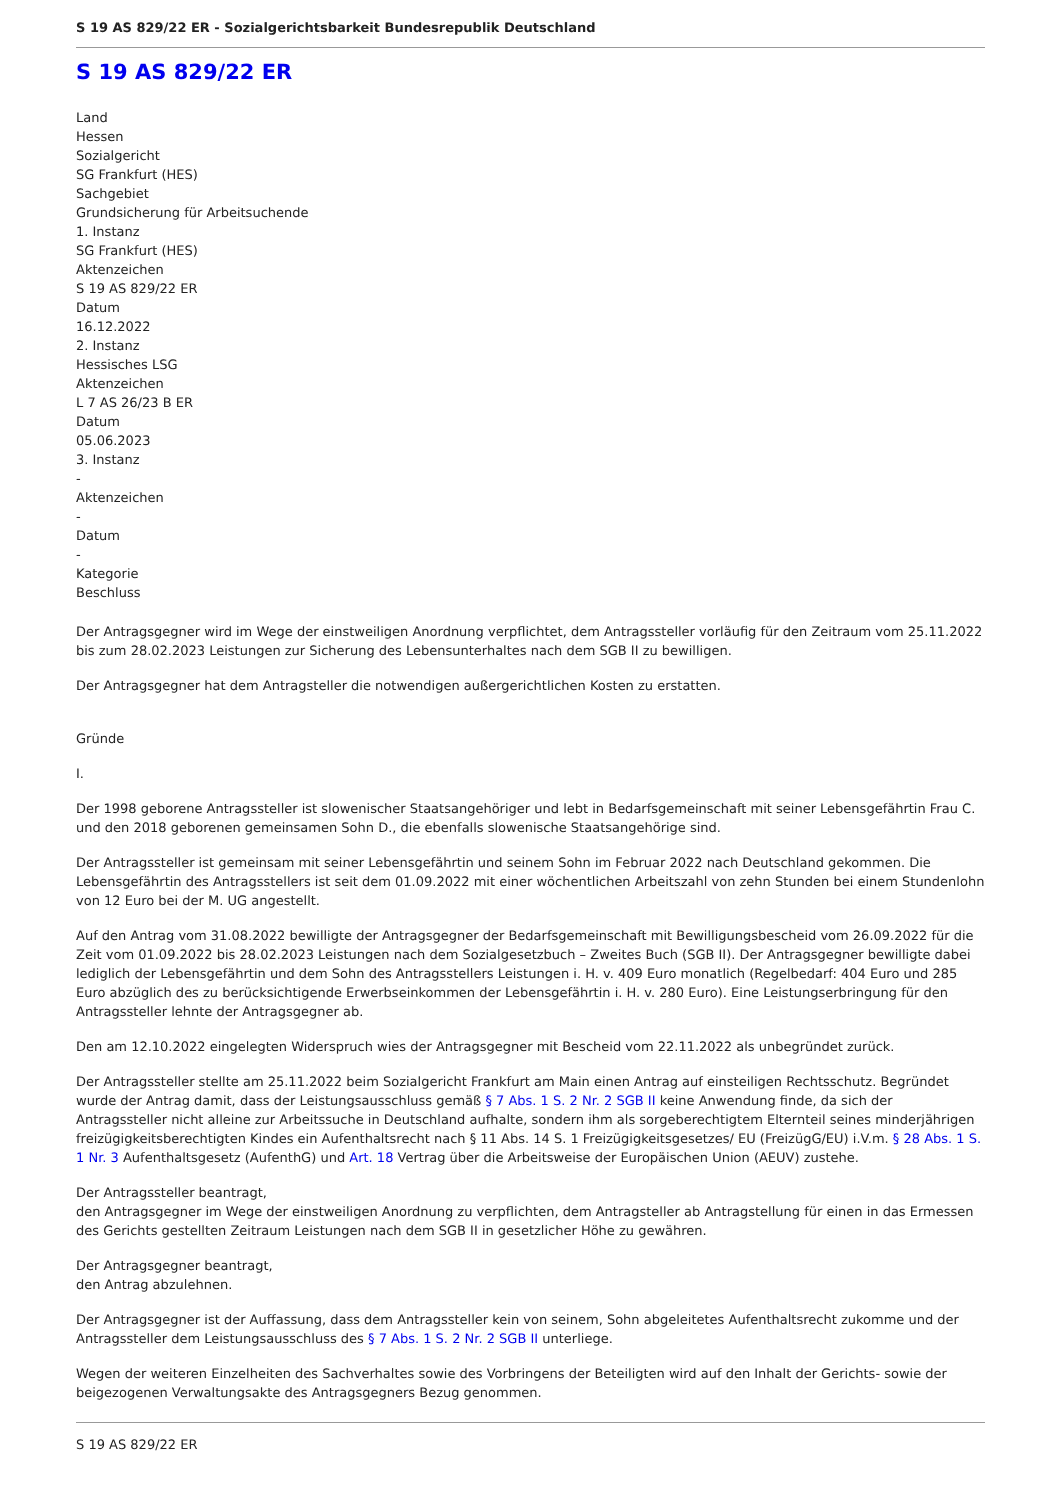S 19 AS 829/22 ER - Sozialgerichtsbarkeit Bundesrepublik Deutschland
S 19 AS 829/22 ER
Land
Hessen
Sozialgericht
SG Frankfurt (HES)
Sachgebiet
Grundsicherung für Arbeitsuchende
1. Instanz
SG Frankfurt (HES)
Aktenzeichen
S 19 AS 829/22 ER
Datum
16.12.2022
2. Instanz
Hessisches LSG
Aktenzeichen
L 7 AS 26/23 B ER
Datum
05.06.2023
3. Instanz
-
Aktenzeichen
-
Datum
-
Kategorie
Beschluss
Der Antragsgegner wird im Wege der einstweiligen Anordnung verpflichtet, dem Antragssteller vorläufig für den Zeitraum vom 25.11.2022 bis zum 28.02.2023 Leistungen zur Sicherung des Lebensunterhaltes nach dem SGB II zu bewilligen.
Der Antragsgegner hat dem Antragsteller die notwendigen außergerichtlichen Kosten zu erstatten.
Gründe
I.
Der 1998 geborene Antragssteller ist slowenischer Staatsangehöriger und lebt in Bedarfsgemeinschaft mit seiner Lebensgefährtin Frau C. und den 2018 geborenen gemeinsamen Sohn D., die ebenfalls slowenische Staatsangehörige sind.
Der Antragssteller ist gemeinsam mit seiner Lebensgefährtin und seinem Sohn im Februar 2022 nach Deutschland gekommen. Die Lebensgefährtin des Antragsstellers ist seit dem 01.09.2022 mit einer wöchentlichen Arbeitszahl von zehn Stunden bei einem Stundenlohn von 12 Euro bei der M. UG angestellt.
Auf den Antrag vom 31.08.2022 bewilligte der Antragsgegner der Bedarfsgemeinschaft mit Bewilligungsbescheid vom 26.09.2022 für die Zeit vom 01.09.2022 bis 28.02.2023 Leistungen nach dem Sozialgesetzbuch – Zweites Buch (SGB II). Der Antragsgegner bewilligte dabei lediglich der Lebensgefährtin und dem Sohn des Antragsstellers Leistungen i. H. v. 409 Euro monatlich (Regelbedarf: 404 Euro und 285 Euro abzüglich des zu berücksichtigende Erwerbseinkommen der Lebensgefährtin i. H. v. 280 Euro). Eine Leistungserbringung für den Antragssteller lehnte der Antragsgegner ab.
Den am 12.10.2022 eingelegten Widerspruch wies der Antragsgegner mit Bescheid vom 22.11.2022 als unbegründet zurück.
Der Antragssteller stellte am 25.11.2022 beim Sozialgericht Frankfurt am Main einen Antrag auf einsteiligen Rechtsschutz. Begründet wurde der Antrag damit, dass der Leistungsausschluss gemäß § 7 Abs. 1 S. 2 Nr. 2 SGB II keine Anwendung finde, da sich der Antragssteller nicht alleine zur Arbeitssuche in Deutschland aufhalte, sondern ihm als sorgeberechtigtem Elternteil seines minderjährigen freizügigkeitsberechtigten Kindes ein Aufenthaltsrecht nach § 11 Abs. 14 S. 1 Freizügigkeitsgesetzes/ EU (FreizügG/EU) i.V.m. § 28 Abs. 1 S. 1 Nr. 3 Aufenthaltsgesetz (AufenthG) und Art. 18 Vertrag über die Arbeitsweise der Europäischen Union (AEUV) zustehe.
Der Antragssteller beantragt,
den Antragsgegner im Wege der einstweiligen Anordnung zu verpflichten, dem Antragsteller ab Antragstellung für einen in das Ermessen des Gerichts gestellten Zeitraum Leistungen nach dem SGB II in gesetzlicher Höhe zu gewähren.
Der Antragsgegner beantragt,
den Antrag abzulehnen.
Der Antragsgegner ist der Auffassung, dass dem Antragssteller kein von seinem, Sohn abgeleitetes Aufenthaltsrecht zukomme und der Antragssteller dem Leistungsausschluss des § 7 Abs. 1 S. 2 Nr. 2 SGB II unterliege.
Wegen der weiteren Einzelheiten des Sachverhaltes sowie des Vorbringens der Beteiligten wird auf den Inhalt der Gerichts- sowie der beigezogenen Verwaltungsakte des Antragsgegners Bezug genommen.
S 19 AS 829/22 ER